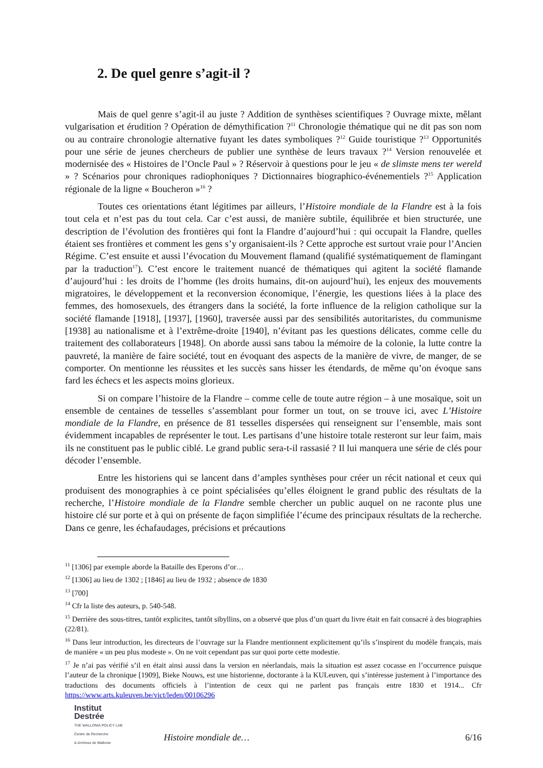2. De quel genre s’agit-il ?
Mais de quel genre s’agit-il au juste ? Addition de synthèses scientifiques ? Ouvrage mixte, mêlant vulgarisation et érudition ? Opération de démythification ?<sup>11</sup> Chronologie thématique qui ne dit pas son nom ou au contraire chronologie alternative fuyant les dates symboliques ?<sup>12</sup> Guide touristique ?<sup>13</sup> Opportunités pour une série de jeunes chercheurs de publier une synthèse de leurs travaux ?<sup>14</sup> Version renouvelée et modernisée des « Histoires de l’Oncle Paul » ? Réservoir à questions pour le jeu « de slimste mens ter wereld » ? Scénarios pour chroniques radiophoniques ? Dictionnaires biographico-événementiels ?<sup>15</sup> Application régionale de la ligne « Boucheron »<sup>16</sup> ?
Toutes ces orientations étant légitimes par ailleurs, l’Histoire mondiale de la Flandre est à la fois tout cela et n’est pas du tout cela. Car c’est aussi, de manière subtile, équilibrée et bien structurée, une description de l’évolution des frontières qui font la Flandre d’aujourd’hui : qui occupait la Flandre, quelles étaient ses frontières et comment les gens s’y organisaient-ils ? Cette approche est surtout vraie pour l’Ancien Régime. C’est ensuite et aussi l’évocation du Mouvement flamand (qualifié systématiquement de flamingant par la traduction<sup>17</sup>). C’est encore le traitement nuancé de thématiques qui agitent la société flamande d’aujourd’hui : les droits de l’homme (les droits humains, dit-on aujourd’hui), les enjeux des mouvements migratoires, le développement et la reconversion économique, l’énergie, les questions liées à la place des femmes, des homosexuels, des étrangers dans la société, la forte influence de la religion catholique sur la société flamande [1918], [1937], [1960], traversée aussi par des sensibilités autoritaristes, du communisme [1938] au nationalisme et à l’extrême-droite [1940], n’évitant pas les questions délicates, comme celle du traitement des collaborateurs [1948]. On aborde aussi sans tabou la mémoire de la colonie, la lutte contre la pauvreté, la manière de faire société, tout en évoquant des aspects de la manière de vivre, de manger, de se comporter. On mentionne les réussites et les succès sans hisser les étendards, de même qu’on évoque sans fard les échecs et les aspects moins glorieux.
Si on compare l’histoire de la Flandre – comme celle de toute autre région – à une mosaïque, soit un ensemble de centaines de tesselles s’assemblant pour former un tout, on se trouve ici, avec L’Histoire mondiale de la Flandre, en présence de 81 tesselles dispersées qui renseignent sur l’ensemble, mais sont évidemment incapables de représenter le tout. Les partisans d’une histoire totale resteront sur leur faim, mais ils ne constituent pas le public ciblé. Le grand public sera-t-il rassasié ? Il lui manquera une série de clés pour décoder l’ensemble.
Entre les historiens qui se lancent dans d’amples synthèses pour créer un récit national et ceux qui produisent des monographies à ce point spécialisées qu’elles éloignent le grand public des résultats de la recherche, l’Histoire mondiale de la Flandre semble chercher un public auquel on ne raconte plus une histoire clé sur porte et à qui on présente de façon simplifiée l’écume des principaux résultats de la recherche. Dans ce genre, les échafaudages, précisions et précautions
<sup>11</sup> [1306] par exemple aborde la Bataille des Eperons d’or…
<sup>12</sup> [1306] au lieu de 1302 ; [1846] au lieu de 1932 ; absence de 1830
<sup>13</sup> [700]
<sup>14</sup> Cfr la liste des auteurs, p. 540-548.
<sup>15</sup> Derrière des sous-titres, tantôt explicites, tantôt sibyllins, on a observé que plus d’un quart du livre était en fait consacré à des biographies (22/81).
<sup>16</sup> Dans leur introduction, les directeurs de l’ouvrage sur la Flandre mentionnent explicitement qu’ils s’inspirent du modèle français, mais de manière « un peu plus modeste ». On ne voit cependant pas sur quoi porte cette modestie.
<sup>17</sup> Je n’ai pas vérifié s’il en était ainsi aussi dans la version en néerlandais, mais la situation est assez cocasse en l’occurrence puisque l’auteur de la chronique [1909], Bieke Nouws, est une historienne, doctorante à la KULeuven, qui s’intéresse justement à l’importance des traductions des documents officiels à l’intention de ceux qui ne parlent pas français entre 1830 et 1914... Cfr https://www.arts.kuleuven.be/vict/leden/00106296
Institut
Destrée
THE WALLONIA POLICY LAB
Centre de Recherche
& Archives de Wallonie
Histoire mondiale de… 6/16